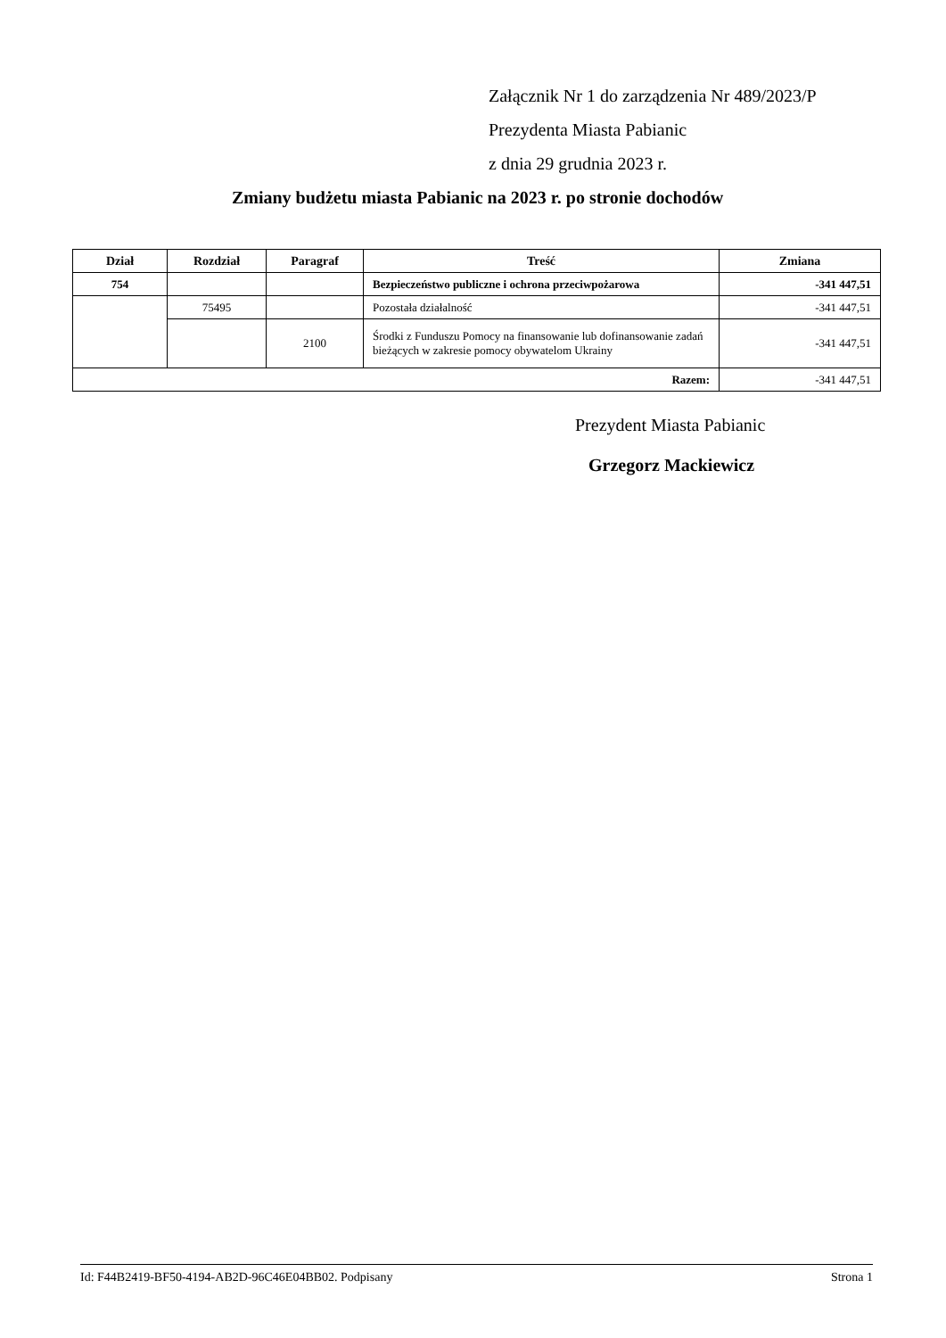Załącznik Nr 1 do zarządzenia Nr 489/2023/P
Prezydenta Miasta Pabianic
z dnia 29 grudnia 2023 r.
Zmiany budżetu miasta Pabianic na 2023 r. po stronie dochodów
| Dział | Rozdział | Paragraf | Treść | Zmiana |
| --- | --- | --- | --- | --- |
| 754 | | | Bezpieczeństwo publiczne i ochrona przeciwpożarowa | -341 447,51 |
| | 75495 | | Pozostała działalność | -341 447,51 |
| | | 2100 | Środki z Funduszu Pomocy na finansowanie lub dofinansowanie zadań bieżących w zakresie pomocy obywatelom Ukrainy | -341 447,51 |
| Razem: | | | | -341 447,51 |
Prezydent Miasta Pabianic
Grzegorz Mackiewicz
Id: F44B2419-BF50-4194-AB2D-96C46E04BB02. Podpisany Strona 1